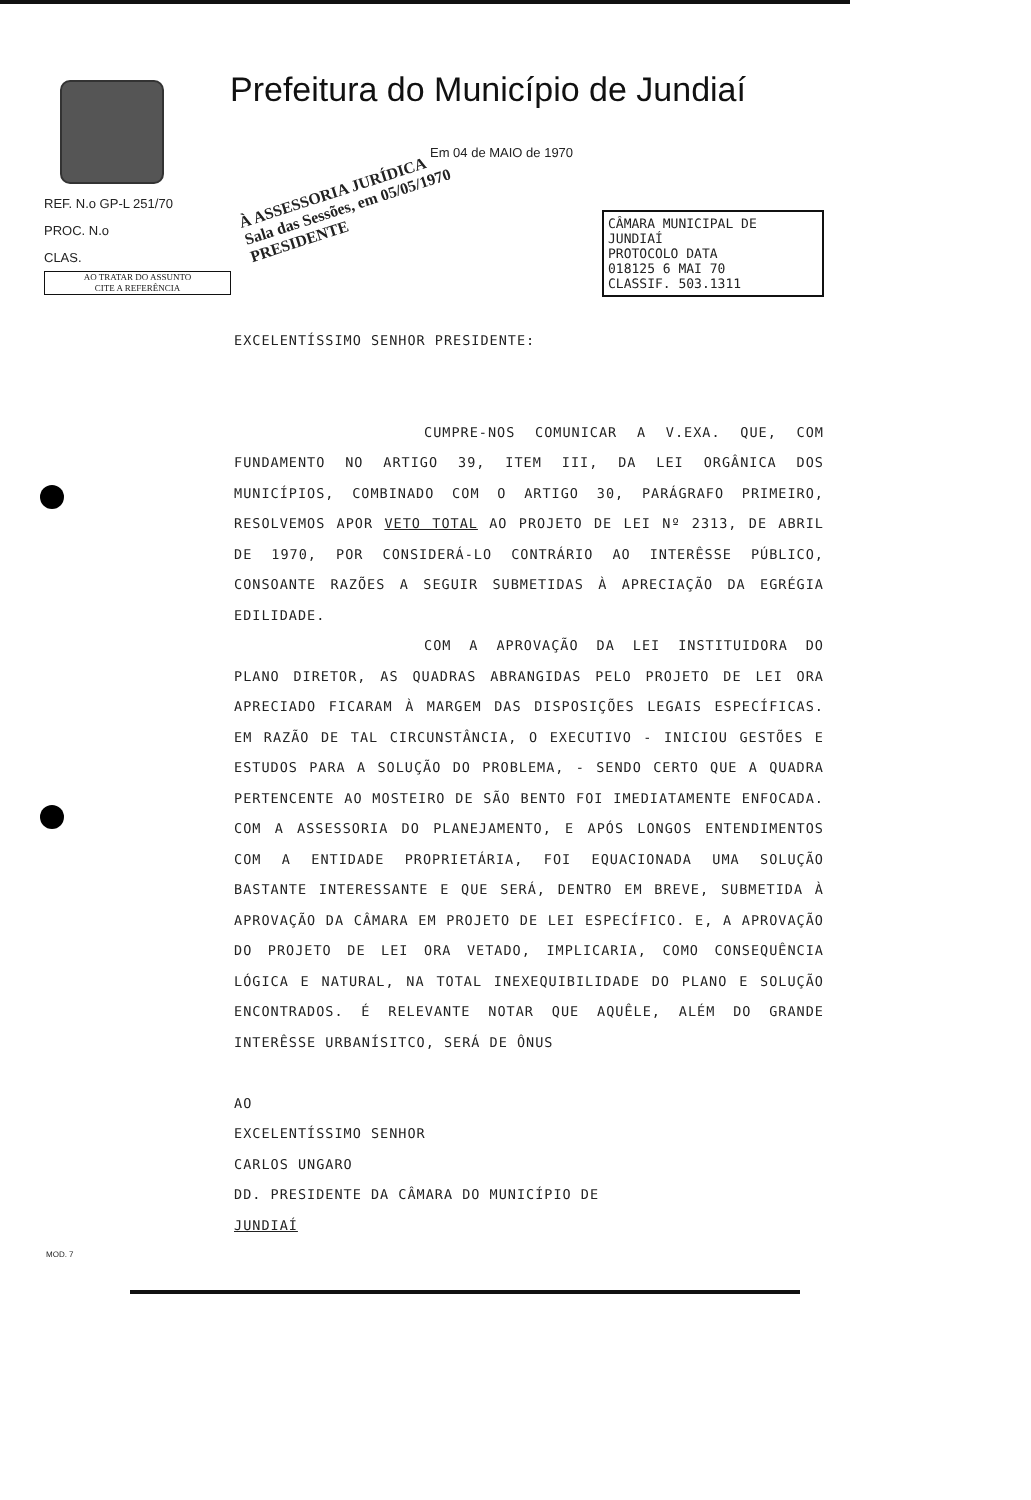Prefeitura do Município de Jundiaí
Em 04 de MAIO de 1970
REF. N.o GP-L 251/70
PROC. N.o
CLAS.
AO TRATAR DO ASSUNTO
CITE A REFERÊNCIA
À ASSESSORIA JURÍDICA
Sala das Sessões, em 05/05/1970
PRESIDENTE
CÂMARA MUNICIPAL DE JUNDIAÍ
PROTOCOLO DATA
018125 6 MAI 70
CLASSIF. 503.1311
EXCELENTÍSSIMO SENHOR PRESIDENTE:
CUMPRE-NOS COMUNICAR A V.EXA. QUE, COM FUNDAMENTO NO ARTIGO 39, ITEM III, DA LEI ORGÂNICA DOS MUNICÍPIOS, COMBINADO COM O ARTIGO 30, PARÁGRAFO PRIMEIRO, RESOLVEMOS APOR VETO TOTAL AO PROJETO DE LEI Nº 2313, DE ABRIL DE 1970, POR CONSIDERÁ-LO CONTRÁRIO AO INTERÊSSE PÚBLICO, CONSOANTE RAZÕES A SEGUIR SUBMETIDAS À APRECIAÇÃO DA EGRÉGIA EDILIDADE.
COM A APROVAÇÃO DA LEI INSTITUIDORA DO PLANO DIRETOR, AS QUADRAS ABRANGIDAS PELO PROJETO DE LEI ORA APRECIADO FICARAM À MARGEM DAS DISPOSIÇÕES LEGAIS ESPECÍFICAS. EM RAZÃO DE TAL CIRCUNSTÂNCIA, O EXECUTIVO - INICIOU GESTÕES E ESTUDOS PARA A SOLUÇÃO DO PROBLEMA, - SENDO CERTO QUE A QUADRA PERTENCENTE AO MOSTEIRO DE SÃO BENTO FOI IMEDIATAMENTE ENFOCADA. COM A ASSESSORIA DO PLANEJAMENTO, E APÓS LONGOS ENTENDIMENTOS COM A ENTIDADE PROPRIETÁRIA, FOI EQUACIONADA UMA SOLUÇÃO BASTANTE INTERESSANTE E QUE SERÁ, DENTRO EM BREVE, SUBMETIDA À APROVAÇÃO DA CÂMARA EM PROJETO DE LEI ESPECÍFICO. E, A APROVAÇÃO DO PROJETO DE LEI ORA VETADO, IMPLICARIA, COMO CONSEQUÊNCIA LÓGICA E NATURAL, NA TOTAL INEXEQUIBILIDADE DO PLANO E SOLUÇÃO ENCONTRADOS. É RELEVANTE NOTAR QUE AQUÊLE, ALÉM DO GRANDE INTERÊSSE URBANÍSITCO, SERÁ DE ÔNUS
AO
EXCELENTÍSSIMO SENHOR
CARLOS UNGARO
DD. PRESIDENTE DA CÂMARA DO MUNICÍPIO DE
JUNDIAÍ
MOD. 7